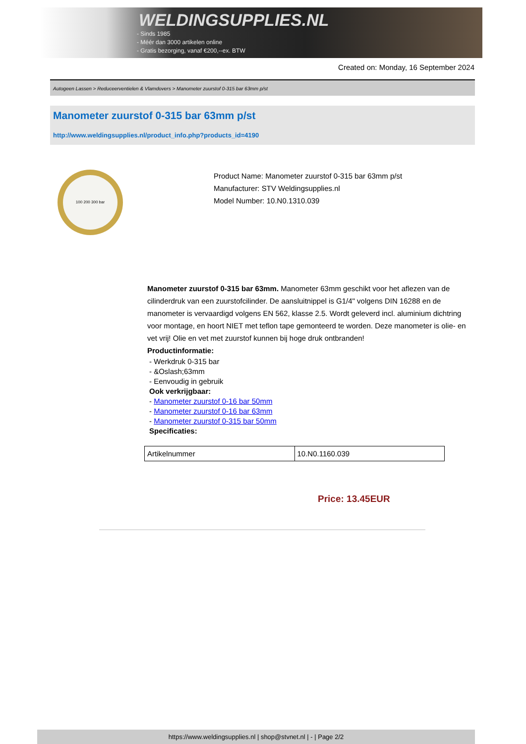WELDINGSUPPLIES.NL
- Sinds 1985
- Méér dan 3000 artikelen online
- Gratis bezorging, vanaf €200,--ex. BTW
Created on: Monday, 16 September 2024
Autogeen Lassen > Reduceerventielen & Vlamdovers > Manometer zuurstof 0-315 bar 63mm p/st
Manometer zuurstof 0-315 bar 63mm p/st
http://www.weldingsupplies.nl/product_info.php?products_id=4190
100 200 300 bar
Product Name: Manometer zuurstof 0-315 bar 63mm p/st
Manufacturer: STV Weldingsupplies.nl
Model Number: 10.N0.1310.039
Manometer zuurstof 0-315 bar 63mm. Manometer 63mm geschikt voor het aflezen van de cilinderdruk van een zuurstofcilinder. De aansluitnippel is G1/4" volgens DIN 16288 en de manometer is vervaardigd volgens EN 562, klasse 2.5. Wordt geleverd incl. aluminium dichtring voor montage, en hoort NIET met teflon tape gemonteerd te worden. Deze manometer is olie- en vet vrij! Olie en vet met zuurstof kunnen bij hoge druk ontbranden!
Productinformatie:
- Werkdruk 0-315 bar
- &Oslash;63mm
- Eenvoudig in gebruik
Ook verkrijgbaar:
- Manometer zuurstof 0-16 bar 50mm
- Manometer zuurstof 0-16 bar 63mm
- Manometer zuurstof 0-315 bar 50mm
Specificaties:
| Artikelnummer | 10.N0.1160.039 |
Price: 13.45EUR
https://www.weldingsupplies.nl | shop@stvnet.nl | - | Page 2/2